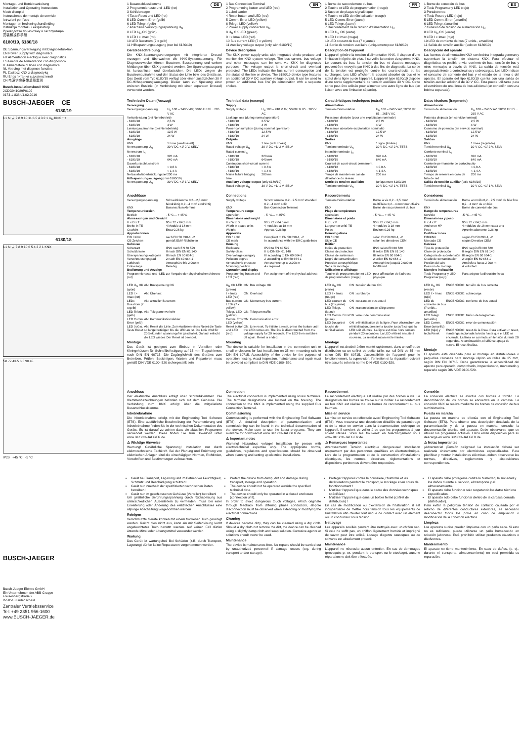Montage- und Betriebsanleitung
Installation and Operating Instructions
Mode d'emploi
Instrucciones de montaje de servicio
Istruzioni per l'uso
Montage- en bedieningshandleiding
Instrukcja montażu i eksploatacji
Руководство по монтажу и эксплуатации
安装和操作手册
6180/19, 6180/18
DE Spannungsversorgung mit Diagnosefunktion
EN Power Supply with diagnostics
FR Alimentation électrique avec diagnostics
ES Fuente de Alimentación con diagnóstico
IT Alimentatore di linea con diagnostica
NL Voeding met diagnose functies
PL Zasilacz KNX z diagnostyką
RU Блок питания с диагностикой
CN 电源供应器带总线监测
Busch-Installationsbus® KNX
2CDG941089P0102
0173-1-8384/1.02.2016
BUSCH-JAEGER CE
6180/19
L1 N ⏚ 7 8 9 10 11 6 5 4 3 2 1 U<sub>N</sub> KNX − +
6180/18
L1 N ⏚ 7 8 9 10 6 5 4 3 2 1 KNX
58 72 43.5 6.5 90 45
IP20 +45 °C -5 °C
BUSCH-JAEGER
Busch-Jaeger Elektro GmbH
Ein Unternehmen der ABB-Gruppe
Freisenbergstraße 2
D-58513 Lüdenscheid
Zentraler Vertriebsservice
Tel: +49 2351 956-1600
www.BUSCH-JAEGER.de
DE 1 Busanschlussklemme
2 Programmiertaste und -LED (rot)
3 Schildertrager
4 Taste Reset und LED (rot)
5 LED Comm. Error (gelb)
6 LED Telegr. (gelb)
7 Anschluss Versorgungsspannung U<sub>N</sub>
8 LED U<sub>N</sub> OK (grün)
9 LED I > Imax (rot)
10 LED Busstrom (7 x gelb)
11 Hilfsspannungsausgang (nur bei 6180/19)
Gerätebeschreibung
Die KNX-Spannungsversorgungen mit integrierter Drossel erzeugen und überwachen die KNX-Systemspannung. Für Diagnosezwecke können Busstrom, Busspannung und weitere Meldungen über KNX gesendet werden. Der Spannungsausgang ist kurzschluss- und überlastsicher. Die LEDs zeigen die Busstromaufnahme und den Status der Linie bzw. des Geräts an. Das Gerät vom Typ 6180/19 verfügt über einen zusätzlichen 30 V DC-Hilfsspannungsausgang. Dieser kann zur Speisung einer weiteren Buslinie (in Verbindung mit einer separaten Drossel) verwendet werden.
EN 1 Bus Connection Terminal
2 Programming button and LED (red)
3 Label carrier
4 Reset button and LED (red)
5 Comm. Error LED (yellow)
6 Telegr. LED (yellow)
7 Power supply connection U<sub>N</sub>
8 U<sub>N</sub> OK LED (green)
9 I > Imax LED (red)
10 Bus current LED (7 x yellow)
11 Auxiliary voltage output (only with 6180/19)
Device description
The KNX power supply units with integrated choke produce and monitor the KNX system voltage. The bus current, bus voltage and other messages can be sent via KNX for diagnostic purposes. The voltage output is short-circuit and overload protected. The LEDs indicate the bus current consumption and the status of the line or device. The 6180/19 device type features an additional 30 V DC auxiliary voltage output. It can be used to power an additional bus line (in combination with a separate choke).
FR 1 Borne de raccordement du bus
2 Touche et LED de programmation (rouge)
3 Support de plaque signalétique
4 Touche et LED de réinitialisation (rouge)
5 LED Comm. Error (jaune)
6 LED Telegr. (jaune)
7 Raccordement de la tension d'alimentation U<sub>N</sub>
8 LED U<sub>N</sub> OK (verte)
9 LED I > Imax (rouge)
10 LED courant de bus (7 x jaune)
11 Sortie de tension auxiliaire (uniquement pour 6180/19)
Description de l'appareil
L'appareil génère la tension d'alimentation KNX, il dispose d'une limitation intégrée, de plus, il surveille la tension du système KNX. Le courant du bus, la tension du bus et d'autres messages peuvent être envoyés par KNX à des fins de diagnostic. La sortie de la tension est protégée contre les courts-circuits et les surcharges. Les LED affichent le courant absorbé du bus et le statut de la ligne ou de l'appareil. L'appareil type 6180/19 dispose d'une sortie supplémentaire de tension auxiliaire 30 V DC. Cette sortie peut être utilisée pour alimenter une autre ligne de bus (en liaison avec une limitation séparée).
ES 1 Borne de conexión de bus
2 Tecla Programar y LED (rojo)
3 Portaletreros
4 Tecla Reset y LED (rojo)
5 LED Comm. Error (amarillo)
6 LED Telegr. (amarillo)
7 Conexión de tensión de alimentación U<sub>N</sub>
8 LED U<sub>N</sub> OK (verde)
9 LED I > Imax (rojo)
10 LED de corriente de bus (7 unids., amarillos)
11 Salida de tensión auxiliar (solo en 6180/19)
Descripción del aparato
Las fuentes de alimentación KNX con bobina integrada generan y supervisan la tensión de sistema KNX. Para efectuar el diagnóstico, es posible enviar corriente de bus, tensión de bus y otros mensajes a través de KNX. La salida de tensión está asegurada frente a cortocircuitos y sobrecargas. Los LED indican el consumo de corriente del bus y el estado de la línea o del aparato. El aparato del tipo 6180/19 cuenta con una salida de tensión auxiliar adicional de 30 V CC. Esta puede utilizarse para el suministro de una línea de bus adicional (en conexión con una bobina separada).
Technische Daten (Auszug)
| Versorgung | |
| Versorgungsspannung | U<sub>N</sub> 100 – 240 V AV; 50/60 Hz 85…265 V AC |
| Verlustleistung (bei Nennbetrieb) | |
| - 6180/18 | 2,5 W |
| - 6180/19 | 4 W |
| Leistungsaufnahme (bei Nennbetrieb) | |
| - 6180/18 | 12,5 W |
| - 6180/19 | 24 W |
| Ausgänge | |
| KNX | 1 Linie (verdrosselt) |
| Nennspannung U<sub>N</sub> | 30 V DC +1/-2 V, SELV |
| Nennstrom I<sub>N</sub> | |
| - 6180/18 | 320 mA |
| - 6180/19 | 640 mA |
| Dauerkurzschlussstrom | |
| - 6180/18 | < 0,8 A |
| - 6180/19 | < 1,4 A |
| Netzausfallüberbrückungszeit | 200 ms |
| Hilfsspannungsausgang (nur 6180/19) | |
| Nennspannung U<sub>N</sub> | 30 V DC +1/-1 V, SELV |
Technical data (excerpt)
| Supply | |
| Supply voltage | U<sub>N</sub> 100 – 240 V AV; 50/60 Hz 85…265 V AC |
| Leakage loss (during normal operation) | |
| - 6180/18 | 2.5 W |
| - 6180/19 | 4 W |
| Power consumption (during nominal operation) | |
| - 6180/18 | 12.5 W |
| - 6180/19 | 24 W |
| Outputs | |
| KNX | 1 line (with choke) |
| Rated voltage U<sub>N</sub> | 30 V DC +1/-2 V, SELV |
| Rated current I<sub>N</sub> | |
| - 6180/18 | 320 mA |
| - 6180/19 | 640 mA |
| Continuous short-circuit current | |
| - 6180/18 | < 0.8 A |
| - 6180/19 | < 1.4 A |
| Mains failure bridging time | 200 ms |
| Auxiliary voltage output (only 6180/19) | |
| Rated voltage U<sub>N</sub> | 30 V DC +1/-1 V, SELV |
Caractéristiques techniques (extrait)
| Alimentation | |
| Tension d'alimentation | U<sub>N</sub> 100 – 240 V AV; 50/60 Hz 85…265 V AC |
| Puissance dissipée (pour une exploitation nominale) | |
| - 6180/18 | 2,5 W |
| - 6180/19 | 4 W |
| Puissance absorbée (exploitation nominale) | |
| - 6180/18 | 12,5 W |
| - 6180/19 | 24 W |
| Sorties | |
| KNX | 1 ligne (limitée) |
| Tension nominale U<sub>N</sub> | 30 V DC +1/-2 V, TBTS |
| Intensité nominale I<sub>N</sub> | |
| - 6180/18 | 320 mA |
| - 6180/19 | 640 mA |
| Courant de court-circuit permanent | |
| - 6180/18 | < 0,8 A |
| - 6180/19 | < 1,4 A |
| Temps de maintien en cas de défaillance du réseau | 200 ms |
| Sortie de tension auxiliaire | (uniquement 6180/19) |
| Tension nominale U<sub>N</sub> | 30 V DC +1/-1 V, TBTS |
Datos técnicos (fragmento)
| Alimentación | |
| Tensión de alimentación | U<sub>N</sub> 100 – 240 V AV; 50/60 Hz 85…265 V AC |
| Potencia disipada (en servicio nominal) | |
| - 6180/18 | 2,5 W |
| - 6180/19 | 4 W |
| Consumo de potencia (en servicio nominal) | |
| - 6180/18 | 12,5 W |
| - 6180/19 | 24 W |
| Salidas | |
| KNX | 1 línea (regulada) |
| Tensión nominal U<sub>N</sub> | 30 V CC +1/-2 V, SELV |
| Corriente nominal I<sub>N</sub> | |
| - 6180/18 | 320 mA |
| - 6180/19 | 640 mA |
| Corriente permanente de cortocircuito | |
| - 6180/18 | < 0,8 A |
| - 6180/19 | < 1,4 A |
| Tiempo de reserva en caso de fallo de red | 200 ms |
| Salida de tensión auxiliar (solo 6180/19) | |
| Tensión nominal U<sub>N</sub> | 30 V CC +1/-1 V, SELV |
Anschlüsse
| Versorgungsspannung | Schraubklemme 0,2…2,5 mm² feindrähtig 0,2…4 mm² eindrähtig |
| KNX | Busanschlussklemme |
| Temperaturbereich | |
| Betrieb | - 5 °C… + 45°C |
| Abmessungen und Gewicht | |
| H x B x T | 90 x 72 x 64,5 mm |
| Breite in TE | 4 Module à 18 mm |
| Gewicht | Etwa 0,26 kg |
| Approbationen | |
| EIB / KNX | nach EN 50 090-1, -2 |
| CE-Zeichen | gemäß EMV-Richtlinien |
| Gehäuse | |
| Schutzart | IP20 nach EN 60 529 |
| Schutzklasse | II nach DIN EN 61 140 |
| Überspannungskategorie | III nach EN 60 664-1 |
| Verschmutzungsgrad | 2 nach EN 60 664-1 |
| Luftdruck | Atmosphäre bis 2.000 m |
| Einbaulage | Beliebig |
| Bedienung und Anzeige | |
| Programmiertaste und -LED (rot) | zur Vergabe der physikalischen Adresse |
Connections
| Supply voltage | Screw terminal 0.2…2.5 mm² stranded 0.2…4 mm² solid |
| KNX | Bus Connection Terminal |
| Temperature range | |
| Operation | - 5 °C… + 45°C |
| Dimensions and weight | |
| H x W x D | 90 x 72 x 64.5 mm |
| Width in space units | 4 modules at 18 mm |
| Weight | Approx. 0.26 kg |
| Approvals | |
| EIB / KNX | Compliant to EN 50 090-1, -2 |
| CE mark | In accordance with the EMC guidelines |
| Housing | |
| Enclosure | IP20 to EN 60 529 |
| Safety class | II to DIN EN 61 140 |
| Overvoltage category | III according to EN 60 664-1 |
| Pollution degree | 2 according to EN 60 664-1 |
| Atmospheric pressure | Atmosphere up to 2,000 m |
| Mounting position | As required |
| Operation and display | |
| Programming button and LED (red) | For assignment of the physical address |
Raccordements
| Tension d'alimentation | Borne à vis 0,2…2,5 mm² multifilaire 0,2…4 mm² monofilaire |
| KNX | Borne de raccordement du bus |
| Plage de température | |
| Opération | - 5 °C… + 45 °C |
| Dimensions et poids | |
| H x L x P | 90 x 72 x 64,5 mm |
| Largeur en unité TE | 4 modules à 18 mm |
| Poids | Environ 0,26 kg |
| Homologations | |
| EIB / KNX | selon EN 50 090-1, -2 |
| Sigle CE | selon les directives CEM |
| Boîtier | |
| Indice de protection | IP20 selon EN 60 529 |
| Classe de protection | II selon DIN EN 61 140 |
| Classe de surtension | III selon EN 60 664-1 |
| Degré de contamination | 2 selon EN 60 664-1 |
| Pression atmosphérique | Atmosphère jusqu'à 2 000 m |
| Sens de montage | Indifférent |
| Utilisation et affichage | |
| Touche de programmation et LED de programmation (rouge) | pour affectation de l'adresse physique |
Conexiones
| Tensión de alimentación | Borne a tornillo 0,2…2,5 mm² de hilo fino 0,2…4 mm² de un hilo |
| KNX | Borne de conexión de bus |
| Rango de temperaturas | |
| Servicio | -5 °C…+45 °C |
| Dimensiones y peso | |
| H x A x P | 90 x 72 x 64,5 mm |
| Ancho en HP | 4 módulos de 18 mm cada uno |
| Peso | Aproximadamente 0,26 kg |
| Certificaciones | |
| EIB/KNX | según EN 50 090-1, -2 |
| Marcado CE | según Directiva CEM |
| Carcasa | |
| Tipo de protección | IP20 según EN 60 529 |
| Clase de protección | II según DIN EN 61 140 |
| Categoría de sobretensión | III según EN 60 664-1 |
| Grado de contaminación | 2 según EN 60 664-1 |
| Presión del aire | Atmósfera hasta 2 000 m |
| Posición de montaje | A voluntad |
| Manejo e indicación | |
| Tecla Programar y LED Programar (rojo) | Para asignar la dirección física |
| LED U<sub>N</sub> OK (grün) | AN: Busspannung OK |
| LED I > Imax (rot) | AN: Überlast |
| LEDs Busstrom (7 x gelb) | AN: aktueller Busstrom |
| LED Telegr. (gelb) | AN: Telegrammverkehr |
| LED Comm. Error (gelb) | AN: Kommunikationsfehler |
| LED (rot) u. Taste Reset | AN: Reset der Linie. Zum Auslösen eines Reset die Taste so lange betätigen bis die LED an ist. Die Linie wird für 20 Sekunden spannungsfrei geschaltet. Danach erlischt die LED wieder. Der Reset ist beendet. |
Montage
Das Gerät ist geeignet zum Einbau in Verteilern oder Kleingehäusen für Schnellbefestigung auf 35 mm Tragschienen, nach DIN EN 60715. Die Zugänglichkeit des Gerätes zum Betreiben, Prüfen, Besichtigen, Warten und Reparieren muss gemäß DIN VDE 0100- 520 sichergestellt sein.
| U<sub>N</sub> OK LED (green) | ON: Bus voltage OK |
| I > Imax LED (red) | ON: Overload |
| Bus current LEDs (7 x yellow) | ON: Momentary bus current |
| Telegr. LED (yellow) | ON: Telegram traffic |
| Comm. Error LED (yellow) | ON: Communication error |
| Reset button and LED (red) | ON: Line reset. To initiate a reset, press the button until the LED comes on. The line is disconnected from the voltage supply for 20 seconds. The LED then switches off again. Reset is ended. |
Mounting
The device is suitable for installation in the connection unit or small enclosures for fast installation on 35 mm mounting rails to DIN EN 60715. Accessibility of the device for the purpose of operation, testing, visual inspection, maintenance and repair must be provided compliant to DIN VDE 0100- 520.
| LED U<sub>N</sub> OK (verte) | ON : tension de bus OK |
| LED I > Imax (rouge) | ON : surcharge |
| LED courant de bus (7 x jaune) | ON : courant de bus actuel |
| LED Telegr. (jaune) | ON : transmission de télégramme |
| LED Comm. Error (jaune) | ON : erreur de communication |
| LED (rouge) et touche de réinitialisation | ON : réinitialisation de la ligne. Pour déclencher une réinitialisation, presser la touche jusqu'à ce que la LED soit allumée. La ligne est mise hors tension pendant 20 secondes. La LED s'éteint ensuite à nouveau. La réinitialisation est terminée. |
Montage
L'appareil est destiné à être monté rapidement, dans un coffret de distribution ou un coffret de petite taille, sur rail DIN de 35 mm selon DIN EN 60715. L'accessibilité de l'appareil pour le fonctionnement, la supervision, l'entretien et la réparation doivent être assurés selon la norme DIN VDE 0100-520.
| LED U<sub>N</sub> OK (verde) | ENCENDIDO: tensión de bus correcta |
| LED I > Imax (rojo) | ENCENDIDO: sobrecarga |
| LED de corriente de bus (7 unids., amarillos) | ENCENDIDO: corriente de bus actual |
| LED Telegr. (amarillo) | ENCENDIDO: tráfico de telegramas |
| LED Comm. Error (amarillo) | ENCENDIDO: error de comunicación |
| LED (rojo) y tecla Reset | ENCENDIDO: reset de la línea. Para activar un reset, mantenga accionada la tecla hasta que el LED se encienda. La línea se conmuta sin tensión durante 20 segundos. A continuación, el LED se apaga de nuevo. El reset finaliza. |
Montaje
El aparato está diseñado para el montaje en distribuidores o pequeñas carcasas para montaje rápido en railes de 35 mm, según DIN EN 60715. Debe garantizarse la accesibilidad del aparato para operarlo, comprobarlo, inspeccionarlo, mantenerlo y repararlo según DIN VDE 0100-520.
Anschluss
Der elektrische Anschluss erfolgt über Schraubklemmen. Die Klemmenbezeichnungen befinden sich auf dem Gehäuse. Die Verbindung zum KNX erfolgt über die mitgelieferte Busanschlussklemme.
Inbetriebnahme
Die Inbetriebnahme erfolgt mit der Engineering Tool Software (ETS). Eine ausführliche Beschreibung der Parametrierung und Inbetriebnahme finden Sie in der technischen Dokumentation des Geräts. Es ist darauf zu achten dass die aktuellen Programme verwendet werden. Diese finden Sie zum Download unter www.BUSCH-JAEGER.de.
⚠ Wichtige Hinweise
Warnung! Gefährliche Spannung! Installation nur durch elektrotechnische Fachkraft. Bei der Planung und Errichtung von elektrischen Anlagen sind die einschlägigen Normen, Richtlinien, Vorschriften und Bestimmungen zu beachten.
Connection
The electrical connection is implemented using screw terminals. The terminal designations are located on the housing. The connection to the KNX is implemented using the supplied Bus Connection Terminal.
Commissioning
Commissioning is performed with the Engineering Tool Software (ETS). A detailed description of parameterization and commissioning can be found in the technical documentation of the device. Make sure to use the latest programs. They are available for download at www.BUSCH-JAEGER.de.
⚠ Important notes
Warning! Hazardous voltage! Installation by person with electrotechnical expertise only. The appropriate norms, guidelines, regulations and specifications should be observed when planning and setting up electrical installations.
Raccordement
Le raccordement électrique est réalisé par des bornes à vis. La désignation des bornes se trouve sur le boîtier. Le raccordement au bus KNX est réalisé via les bornes de raccordement au bus fournies.
Mise en service
La mise en service est effectuée avec l'Engineering Tool Software (ETS). Vous trouverez une description détaillée du paramétrage et de la mise en service dans la documentation technique de l'appareil. Il convient de veiller à ce que les programmes à jour soient utilisés. Vous les trouverez en téléchargement sous www.BUSCH-JAEGER.de.
⚠ Remarques importantes
Avertissement! Tension électrique dangereuse! Installation uniquement par des personnes qualifiées en électrotechnique. Lors de la programmation et de la construction d'installations électriques, les normes, directives, réglementations et dispositions pertinentes doivent être respectées.
Conexión
La conexión eléctrica se efectúa con bornes a tornillo. La denominación de los bornes se encuentra en la carcasa. La conexión KNX se realiza mediante los bornes de conexión de bus suministrados.
Puesta en marcha
La puesta en marcha se efectúa con el Engineering Tool Software (ETS). Para obtener una descripción detallada de la parametrización y de la puesta en marcha, consulte la documentación técnica del aparato. Debe observarse que se utilicen los programas actuales. Estos están disponibles para su descarga en www.BUSCH-JAEGER.de.
⚠ Notas importantes
¡Advertencia! ¡Tensión peligrosa! La instalación deberá ser realizada únicamente por electricistas especializados. Para planificar y montar instalaciones eléctricas, deben observarse las normas, directivas, reglamentos y disposiciones correspondientes.
Gerät bei Transport, Lagerung und im Betrieb vor Feuchtigkeit, Schmutz und Beschädigung schützen!
Gerät nur innerhalb der spezifizierten technischen Daten betreiben!
Gerät nur im geschlossenen Gehäuse (Verteiler) betreiben!
Um gefährliche Berührungsspannung durch Rückspeisung aus unterschiedlichen Außenleitern zu vermeiden, muss bei einer Erweiterung oder Änderung des elektrischen Anschlusses eine allpolige Abschaltung vorgenommen werden
Reinigen
Verschmutzte Geräte können mit einem trockenen Tuch gereinigt werden. Reicht dies nicht aus, kann ein mit Seifenlösung leicht angefeuchtetes Tuch benutzt werden. Auf keinen Fall dürfen ätzende Mittel oder Lösungsmittel verwendet werden.
Wartung
Das Gerät ist wartungsfrei. Bei Schäden (z.B. durch Transport, Lagerung) dürfen keine Reparaturen vorgenommen werden.
Protect the device from damp, dirt and damage during transport, storage and operation.
The device should not be operated outside the specified technical data.
The device should only be operated in a closed enclosure (connection unit).
In order to avoid dangerous touch voltages, which originate through feedback from differing phase conductors, all-pole disconnection must be observed when extending or modifying the electrical connections.
Cleaning
If devices become dirty, they can be cleaned using a dry cloth. Should a dry cloth not remove the dirt, the device can be cleaned using a slightly damp cloth and soap solution. Corrosive agents or solutions should never be used.
Maintenance
The device is maintenance-free. No repairs should be carried out by unauthorized personnel if damage occurs (e.g. during transport and/or storage).
Protéger l'appareil contre la poussière, l'humidité et les détériorations pendant le transport, le stockage et en cours de fonctionnement !
N'utiliser l'appareil que dans le cadre des données techniques spécifiées !
N'utiliser l'appareil que dans un boîtier fermé (coffret de distribution) !
En cas de modification ou d'extension de l'installation, il est indispensable de mettre hors tension tous les équipements de l'installation afin d'éviter tout risque de contact avec un élément ou un conducteur sous tension
Nettoyage
Les appareils souillés peuvent être nettoyés avec un chiffon sec. Si cela ne suffit pas, un chiffon légèrement humide et imprégné de savon peut être utilisé. L'usage d'agents caustiques ou de solvants est absolument proscrit.
Maintenance
L'appareil ne nécessite aucun entretien. En cas de dommages (provoqués p. ex. pendant le transport ou le stockage), aucune réparation ne doit être effectuée.
El aparato debe protegerse contra la humedad, la suciedad y los daños durante el servicio, el transporte y el almacenamiento.
El aparato debe funcionar solo respetando los datos técnicos especificados.
El aparato solo debe funcionar dentro de la carcasa cerrada (distribuidor).
Para evitar la peligrosa tensión de contacto causada por el retorno de diferentes conductores exteriores, es necesario desconectar todos los polos en caso de ampliación o modificación de la conexión eléctrica.
Limpieza
Los aparatos sucios pueden limpiarse con un paño seco. Si esto no es suficiente, puede utilizarse un paño humedecido en solución jabonosa. Está prohibido utilizar productos cáusticos o disolventes.
Mantenimiento
El aparato no tiene mantenimiento. En caso de daños, (p. ej., durante el transporte, almacenamiento) no está permitida su reparación.